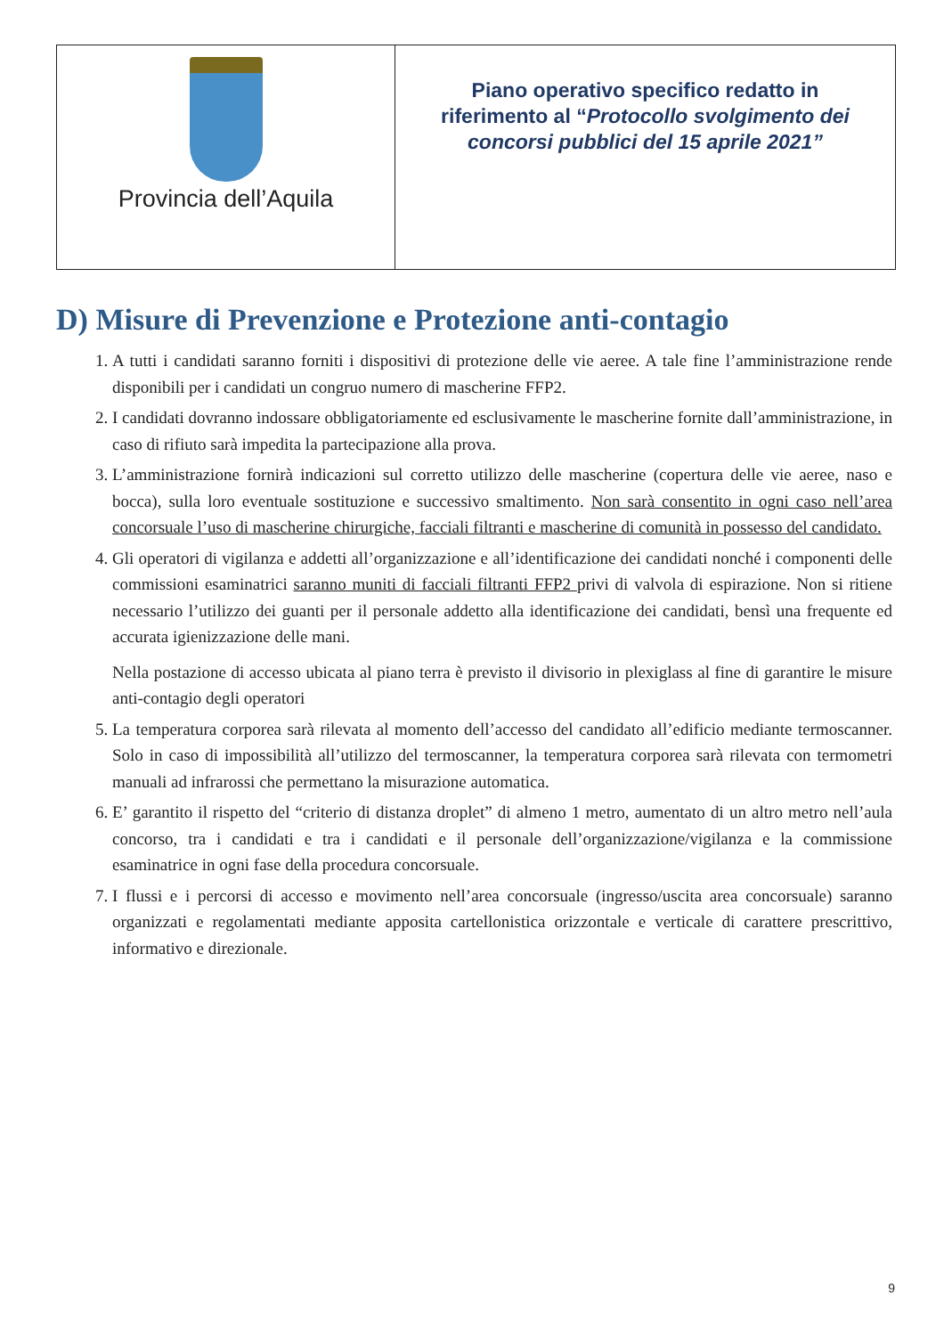| Provincia dell’Aquila | Piano operativo specifico redatto in riferimento al “ Protocollo svolgimento dei concorsi pubblici del 15 aprile 2021” |
D) Misure di Prevenzione e Protezione anti-contagio
1. A tutti i candidati saranno forniti i dispositivi di protezione delle vie aeree. A tale fine l’amministrazione rende disponibili per i candidati un congruo numero di mascherine FFP2.
2. I candidati dovranno indossare obbligatoriamente ed esclusivamente le mascherine fornite dall’amministrazione, in caso di rifiuto sarà impedita la partecipazione alla prova.
3. L’amministrazione fornirà indicazioni sul corretto utilizzo delle mascherine (copertura delle vie aeree, naso e bocca), sulla loro eventuale sostituzione e successivo smaltimento. Non sarà consentito in ogni caso nell’area concorsuale l’uso di mascherine chirurgiche, facciali filtranti e mascherine di comunità in possesso del candidato.
4. Gli operatori di vigilanza e addetti all’organizzazione e all’identificazione dei candidati nonché i componenti delle commissioni esaminatrici saranno muniti di facciali filtranti FFP2 privi di valvola di espirazione. Non si ritiene necessario l’utilizzo dei guanti per il personale addetto alla identificazione dei candidati, bensì una frequente ed accurata igienizzazione delle mani.
Nella postazione di accesso ubicata al piano terra è previsto il divisorio in plexiglass al fine di garantire le misure anti-contagio degli operatori
5. La temperatura corporea sarà rilevata al momento dell’accesso del candidato all’edificio mediante termoscanner. Solo in caso di impossibilità all’utilizzo del termoscanner, la temperatura corporea sarà rilevata con termometri manuali ad infrarossi che permettano la misurazione automatica.
6. E’ garantito il rispetto del “criterio di distanza droplet” di almeno 1 metro, aumentato di un altro metro nell’aula concorso, tra i candidati e tra i candidati e il personale dell’organizzazione/vigilanza e la commissione esaminatrice in ogni fase della procedura concorsuale.
7. I flussi e i percorsi di accesso e movimento nell’area concorsuale (ingresso/uscita area concorsuale) saranno organizzati e regolamentati mediante apposita cartellonistica orizzontale e verticale di carattere prescrittivo, informativo e direzionale.
9